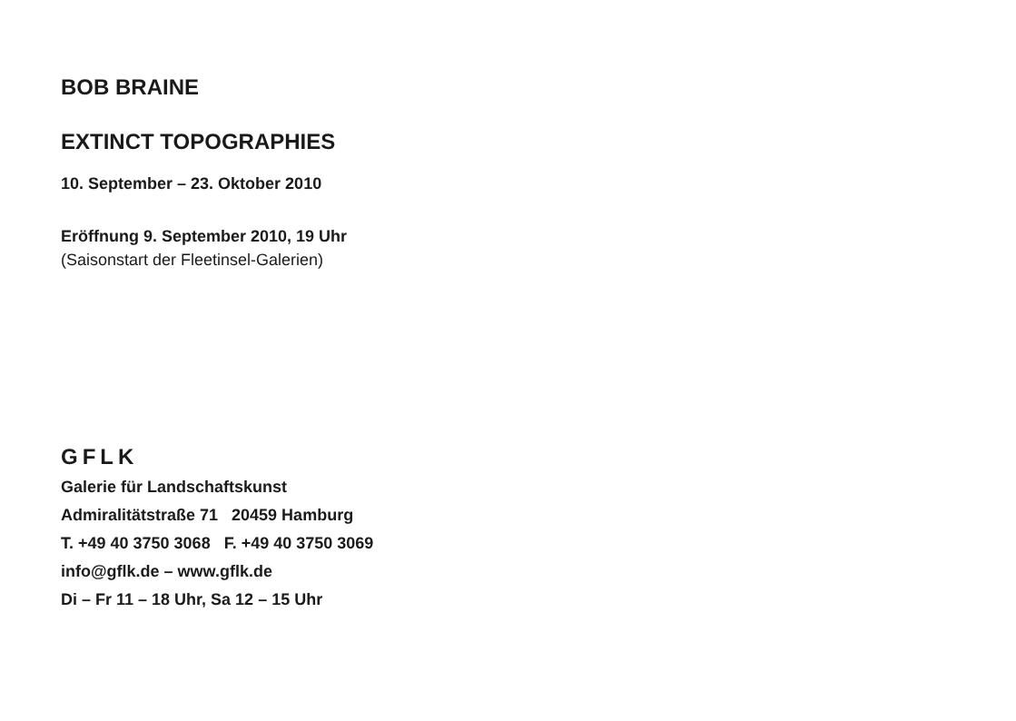BOB BRAINE
EXTINCT TOPOGRAPHIES
10. September – 23. Oktober 2010
Eröffnung 9. September 2010, 19 Uhr
(Saisonstart der Fleetinsel-Galerien)
GFLK
Galerie für Landschaftskunst
Admiralitätstraße 71 20459 Hamburg
T. +49 40 3750 3068 F. +49 40 3750 3069
info@gflk.de – www.gflk.de
Di – Fr 11 – 18 Uhr, Sa 12 – 15 Uhr